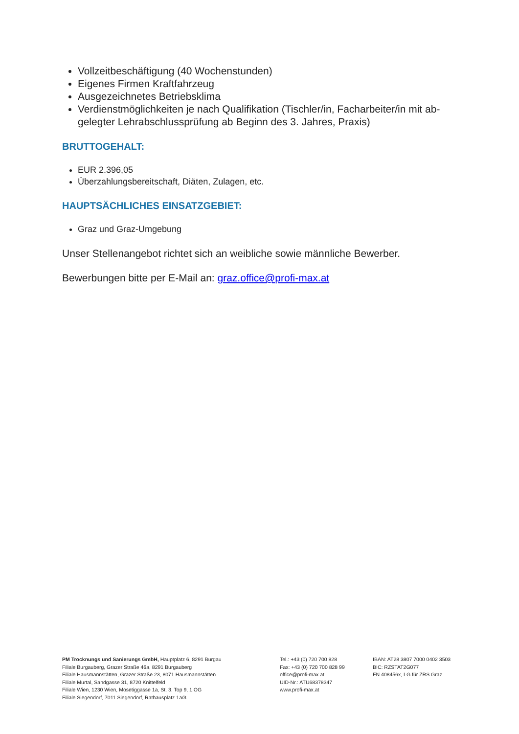Vollzeitbeschäftigung (40 Wochenstunden)
Eigenes Firmen Kraftfahrzeug
Ausgezeichnetes Betriebsklima
Verdienstmöglichkeiten je nach Qualifikation (Tischler/in, Facharbeiter/in mit ab-gelegter Lehrabschlussprüfung ab Beginn des 3. Jahres, Praxis)
BRUTTOGEHALT:
EUR 2.396,05
Überzahlungsbereitschaft, Diäten, Zulagen, etc.
HAUPTSÄCHLICHES EINSATZGEBIET:
Graz und Graz-Umgebung
Unser Stellenangebot richtet sich an weibliche sowie männliche Bewerber.
Bewerbungen bitte per E-Mail an: graz.office@profi-max.at
PM Trocknungs und Sanierungs GmbH, Hauptplatz 6, 8291 Burgau
Filiale Burgauberg, Grazer Straße 46a, 8291 Burgauberg
Filiale Hausmannstätten, Grazer Straße 23, 8071 Hausmannstätten
Filiale Murtal, Sandgasse 31, 8720 Knittelfeld
Filiale Wien, 1230 Wien, Mosetiggasse 1a, St. 3, Top 9, 1.OG
Filiale Siegendorf, 7011 Siegendorf, Rathausplatz 1a/3
Tel.: +43 (0) 720 700 828
Fax: +43 (0) 720 700 828 99
office@profi-max.at
UID-Nr.: ATU68378347
www.profi-max.at
IBAN: AT28 3807 7000 0402 3503
BIC: RZSTAT2G077
FN 408456x, LG für ZRS Graz